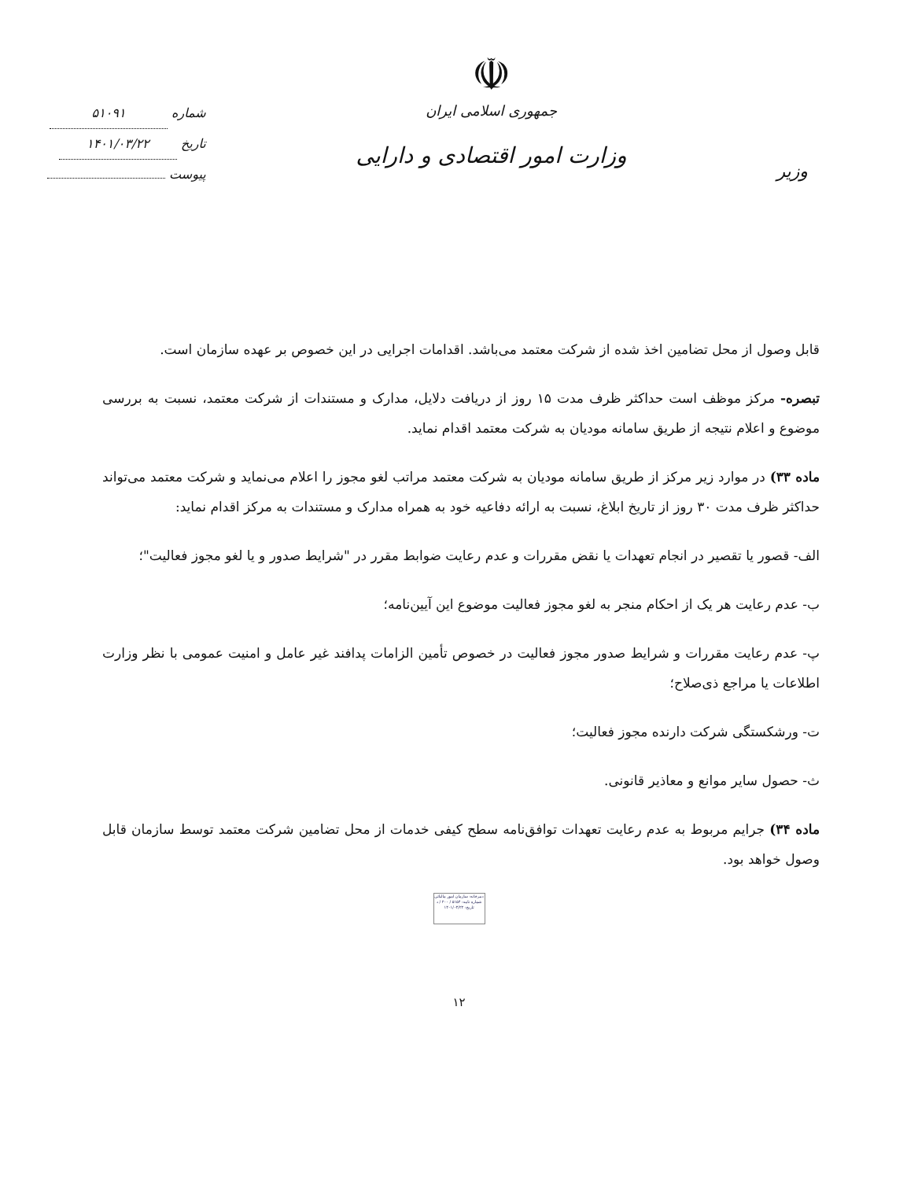وزیر
☫
جمهوری اسلامی ایران
وزارت امور اقتصادی و دارایی
شماره ۵۱۰۹۱
تاریخ ۱۴۰۱/۰۳/۲۲
پیوست
قابل وصول از محل تضامین اخذ شده از شرکت معتمد می‌باشد. اقدامات اجرایی در این خصوص بر عهده سازمان است.
تبصره- مرکز موظف است حداکثر ظرف مدت ۱۵ روز از دریافت دلایل، مدارک و مستندات از شرکت معتمد، نسبت به بررسی موضوع و اعلام نتیجه از طریق سامانه مودیان به شرکت معتمد اقدام نماید.
ماده ۳۳) در موارد زیر مرکز از طریق سامانه مودیان به شرکت معتمد مراتب لغو مجوز را اعلام می‌نماید و شرکت معتمد می‌تواند حداکثر ظرف مدت ۳۰ روز از تاریخ ابلاغ، نسبت به ارائه دفاعیه خود به همراه مدارک و مستندات به مرکز اقدام نماید:
الف- قصور یا تقصیر در انجام تعهدات یا نقض مقررات و عدم رعایت ضوابط مقرر در "شرایط صدور و یا لغو مجوز فعالیت"؛
ب- عدم رعایت هر یک از احکام منجر به لغو مجوز فعالیت موضوع این آیین‌نامه؛
پ- عدم رعایت مقررات و شرایط صدور مجوز فعالیت در خصوص تأمین الزامات پدافند غیر عامل و امنیت عمومی با نظر وزارت اطلاعات یا مراجع ذی‌صلاح؛
ت- ورشکستگی شرکت دارنده مجوز فعالیت؛
ث- حصول سایر موانع و معاذیر قانونی.
ماده ۳۴) جرایم مربوط به عدم رعایت تعهدات توافق‌نامه سطح کیفی خدمات از محل تضامین شرکت معتمد توسط سازمان قابل وصول خواهد بود.
دبیرخانه: سازمان امور مالیاتی
شماره نامه: ۵۱۵۴ / ۲۰۰ / د
تاریخ: ۱۴۰۱/۰۳/۲۲
۱۲